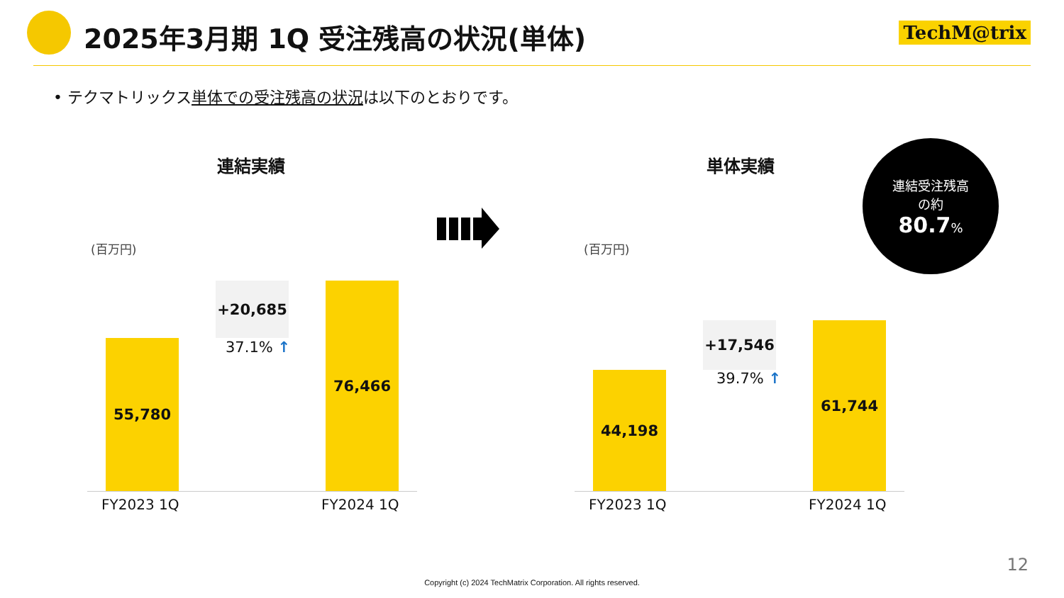2025年3月期 1Q 受注残高の状況(単体)
TechM@trix
• テクマトリックス単体での受注残高の状況は以下のとおりです。
連結実績 単体実績
連結受注残高
の約
80.7%
(百万円) (百万円)
55,780
+20,685
37.1% ↑
76,466
FY2023 1Q FY2024 1Q
44,198
+17,546
39.7% ↑
61,744
FY2023 1Q FY2024 1Q
12
Copyright (c) 2024 TechMatrix Corporation. All rights reserved.